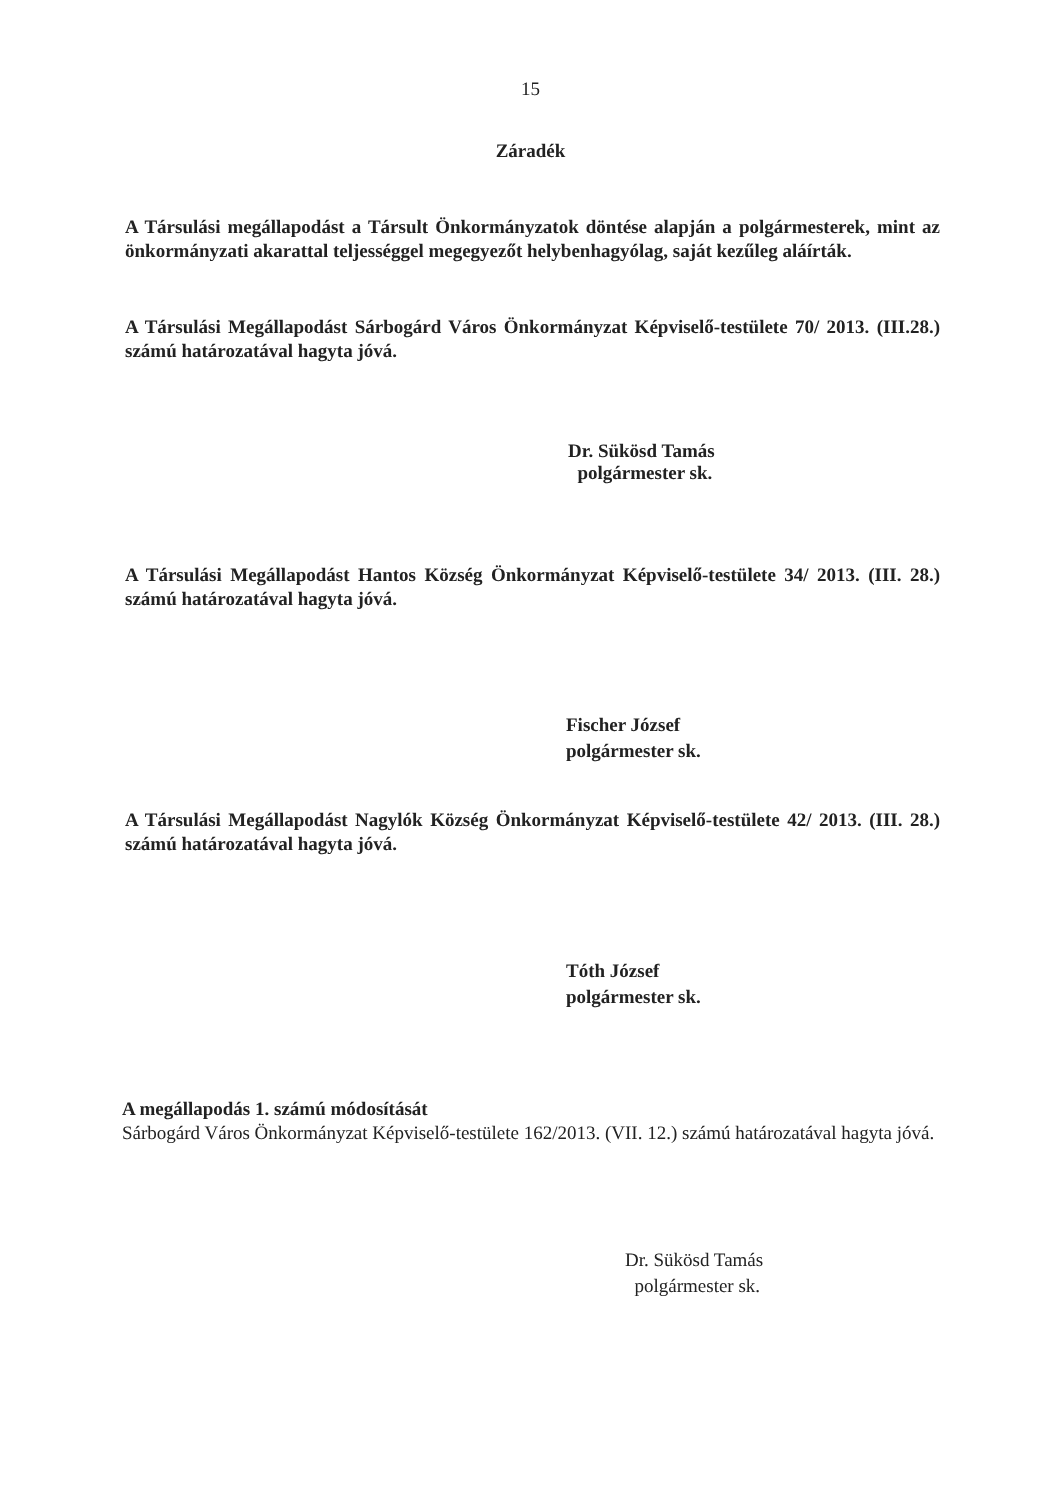15
Záradék
A Társulási megállapodást a Társult Önkormányzatok döntése alapján a polgármesterek, mint az önkormányzati akarattal teljességgel megegyezőt helybenhagyólag, saját kezűleg aláírták.
A Társulási Megállapodást Sárbogárd Város Önkormányzat Képviselő-testülete 70/ 2013. (III.28.) számú határozatával hagyta jóvá.
Dr. Sükösd Tamás
polgármester sk.
A Társulási Megállapodást Hantos Község Önkormányzat Képviselő-testülete 34/ 2013. (III. 28.) számú határozatával hagyta jóvá.
Fischer József
polgármester sk.
A Társulási Megállapodást Nagylók Község Önkormányzat Képviselő-testülete 42/ 2013. (III. 28.) számú határozatával hagyta jóvá.
Tóth József
polgármester sk.
A megállapodás 1. számú módosítását
Sárbogárd Város Önkormányzat Képviselő-testülete 162/2013. (VII. 12.) számú határozatával hagyta jóvá.
Dr. Sükösd Tamás
polgármester sk.